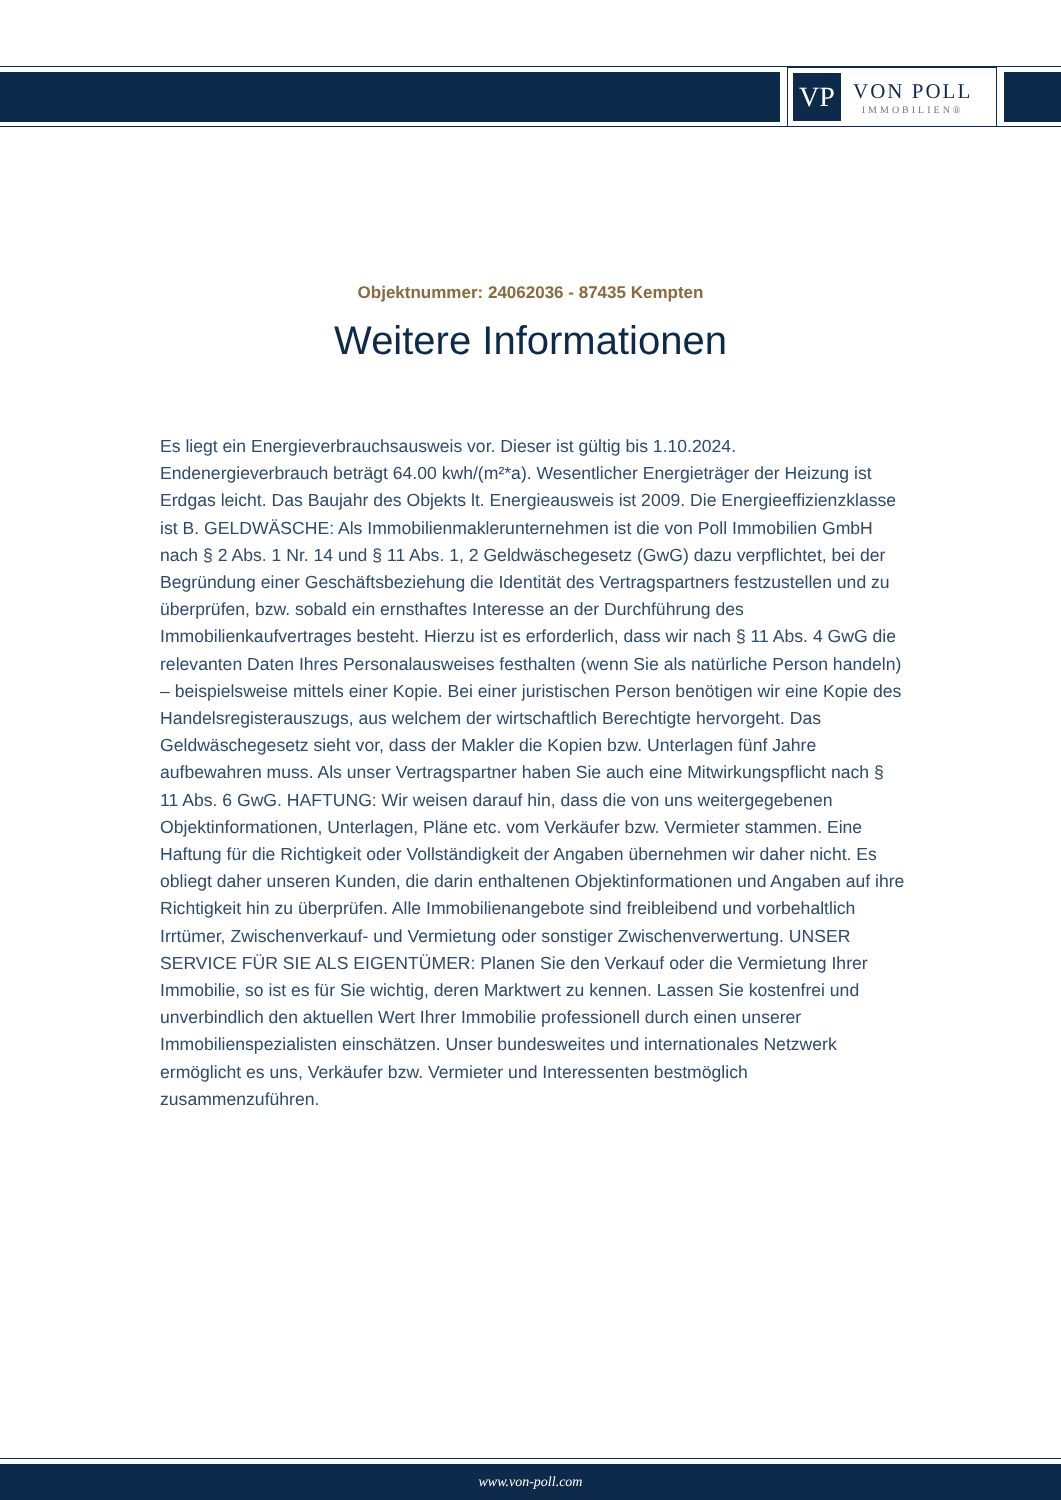VP
VON POLL
IMMOBILIEN®
Objektnummer: 24062036 - 87435 Kempten
Weitere Informationen
Es liegt ein Energieverbrauchsausweis vor. Dieser ist gültig bis 1.10.2024. Endenergieverbrauch beträgt 64.00 kwh/(m²*a). Wesentlicher Energieträger der Heizung ist Erdgas leicht. Das Baujahr des Objekts lt. Energieausweis ist 2009. Die Energieeffizienzklasse ist B. GELDWÄSCHE: Als Immobilienmaklerunternehmen ist die von Poll Immobilien GmbH nach § 2 Abs. 1 Nr. 14 und § 11 Abs. 1, 2 Geldwäschegesetz (GwG) dazu verpflichtet, bei der Begründung einer Geschäftsbeziehung die Identität des Vertragspartners festzustellen und zu überprüfen, bzw. sobald ein ernsthaftes Interesse an der Durchführung des Immobilienkaufvertrages besteht. Hierzu ist es erforderlich, dass wir nach § 11 Abs. 4 GwG die relevanten Daten Ihres Personalausweises festhalten (wenn Sie als natürliche Person handeln) – beispielsweise mittels einer Kopie. Bei einer juristischen Person benötigen wir eine Kopie des Handelsregisterauszugs, aus welchem der wirtschaftlich Berechtigte hervorgeht. Das Geldwäschegesetz sieht vor, dass der Makler die Kopien bzw. Unterlagen fünf Jahre aufbewahren muss. Als unser Vertragspartner haben Sie auch eine Mitwirkungspflicht nach § 11 Abs. 6 GwG. HAFTUNG: Wir weisen darauf hin, dass die von uns weitergegebenen Objektinformationen, Unterlagen, Pläne etc. vom Verkäufer bzw. Vermieter stammen. Eine Haftung für die Richtigkeit oder Vollständigkeit der Angaben übernehmen wir daher nicht. Es obliegt daher unseren Kunden, die darin enthaltenen Objektinformationen und Angaben auf ihre Richtigkeit hin zu überprüfen. Alle Immobilienangebote sind freibleibend und vorbehaltlich Irrtümer, Zwischenverkauf- und Vermietung oder sonstiger Zwischenverwertung. UNSER SERVICE FÜR SIE ALS EIGENTÜMER: Planen Sie den Verkauf oder die Vermietung Ihrer Immobilie, so ist es für Sie wichtig, deren Marktwert zu kennen. Lassen Sie kostenfrei und unverbindlich den aktuellen Wert Ihrer Immobilie professionell durch einen unserer Immobilienspezialisten einschätzen. Unser bundesweites und internationales Netzwerk ermöglicht es uns, Verkäufer bzw. Vermieter und Interessenten bestmöglich zusammenzuführen.
www.von-poll.com